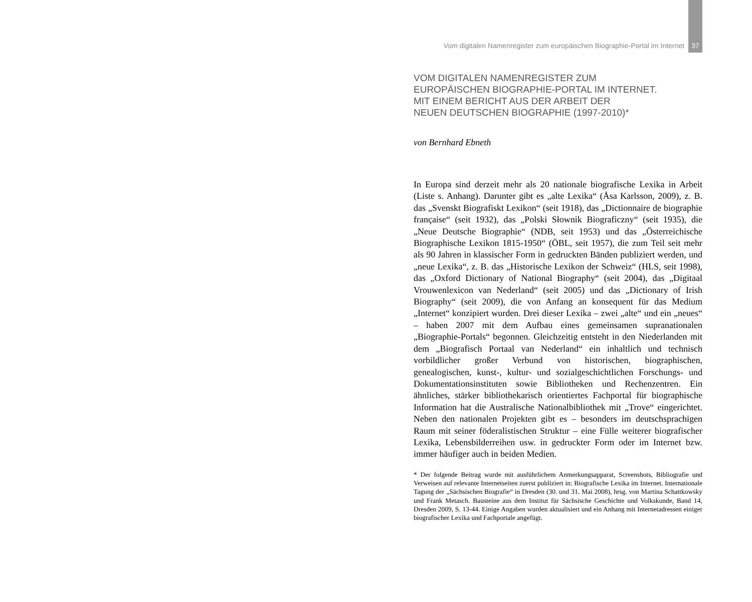Vom digitalen Namenregister zum europäischen Biographie-Portal im Internet 37
VOM DIGITALEN NAMENREGISTER ZUM
EUROPÄISCHEN BIOGRAPHIE-PORTAL IM INTERNET.
MIT EINEM BERICHT AUS DER ARBEIT DER
NEUEN DEUTSCHEN BIOGRAPHIE (1997-2010)*
von Bernhard Ebneth
In Europa sind derzeit mehr als 20 nationale biografische Lexika in Arbeit (Liste s. Anhang). Darunter gibt es „alte Lexika“ (Åsa Karlsson, 2009), z. B. das „Svenskt Biografiskt Lexikon“ (seit 1918), das „Dictionnaire de biographie française“ (seit 1932), das „Polski Słownik Biograficzny“ (seit 1935), die „Neue Deutsche Biographie“ (NDB, seit 1953) und das „Österreichische Biographische Lexikon 1815-1950“ (ÖBL, seit 1957), die zum Teil seit mehr als 90 Jahren in klassischer Form in gedruckten Bänden publiziert werden, und „neue Lexika“, z. B. das „Historische Lexikon der Schweiz“ (HLS, seit 1998), das „Oxford Dictionary of National Biography“ (seit 2004), das „Digitaal Vrouwenlexicon van Nederland“ (seit 2005) und das „Dictionary of Irish Biography“ (seit 2009), die von Anfang an konsequent für das Medium „Internet“ konzipiert wurden. Drei dieser Lexika – zwei „alte“ und ein „neues“ – haben 2007 mit dem Aufbau eines gemeinsamen supranationalen „Biographie-Portals“ begonnen. Gleichzeitig entsteht in den Niederlanden mit dem „Biografisch Portaal van Nederland“ ein inhaltlich und technisch vorbildlicher großer Verbund von historischen, biographischen, genealogischen, kunst-, kultur- und sozialgeschichtlichen Forschungs- und Dokumentationsinstituten sowie Bibliotheken und Rechenzentren. Ein ähnliches, stärker bibliothekarisch orientiertes Fachportal für biographische Information hat die Australische Nationalbibliothek mit „Trove“ eingerichtet. Neben den nationalen Projekten gibt es – besonders im deutschsprachigen Raum mit seiner föderalistischen Struktur – eine Fülle weiterer biografischer Lexika, Lebensbilderreihen usw. in gedruckter Form oder im Internet bzw. immer häufiger auch in beiden Medien.
* Der folgende Beitrag wurde mit ausführlichem Anmerkungsapparat, Screenshots, Bibliografie und Verweisen auf relevante Internetseiten zuerst publiziert in: Biografische Lexika im Internet. Internationale Tagung der „Sächsischen Biografie“ in Dresden (30. und 31. Mai 2008), hrsg. von Martina Schattkowsky und Frank Metasch. Bausteine aus dem Institut für Sächsische Geschichte und Volkskunde, Band 14, Dresden 2009, S. 13-44. Einige Angaben wurden aktualisiert und ein Anhang mit Internetadressen einiger biografischer Lexika und Fachportale angefügt.